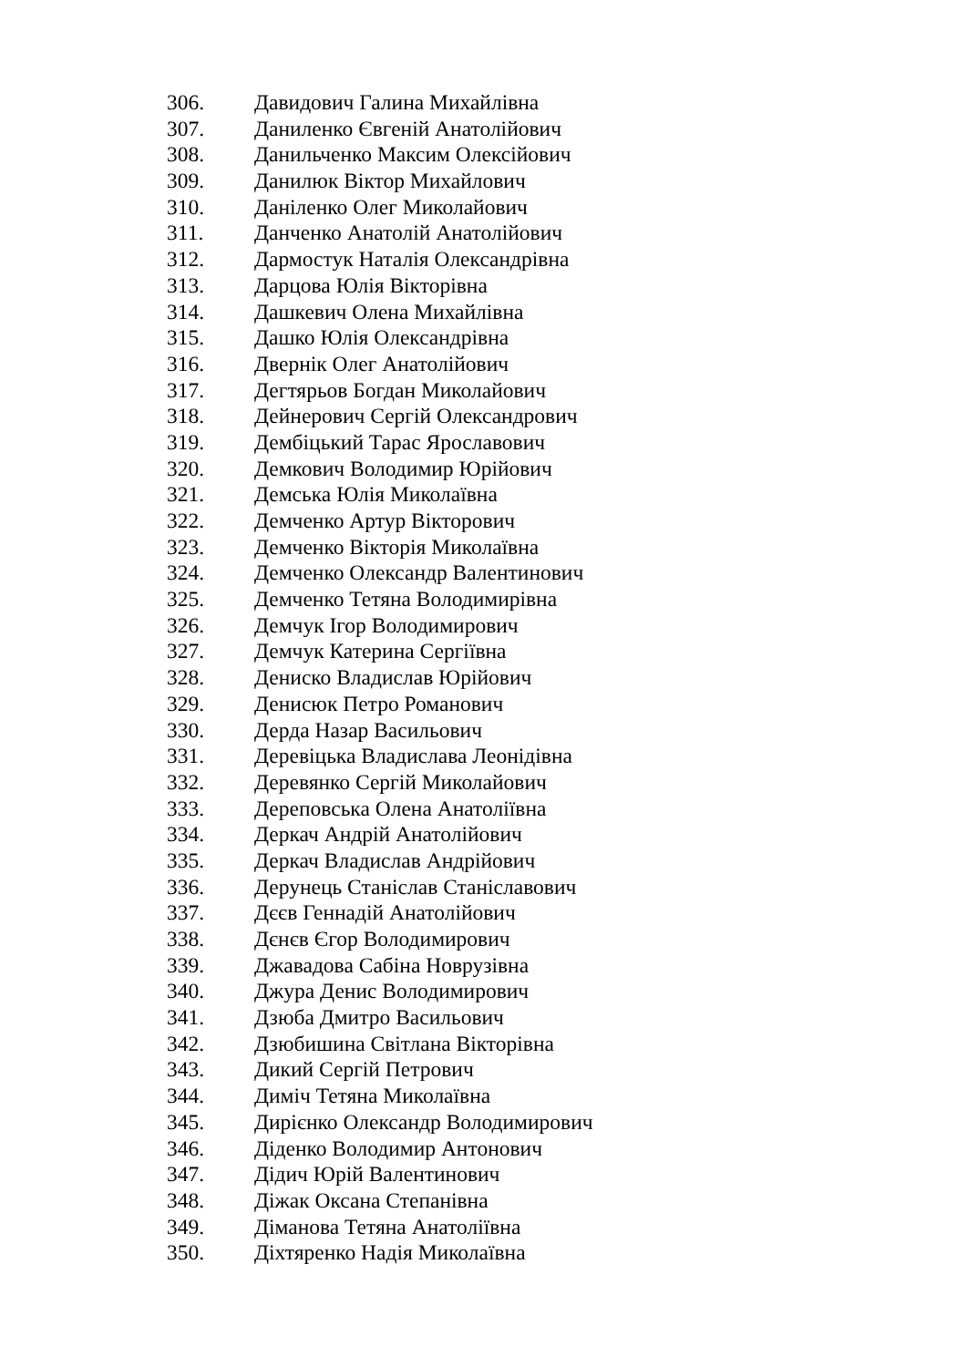306. Давидович Галина Михайлівна
307. Даниленко Євгеній Анатолійович
308. Данильченко Максим Олексійович
309. Данилюк Віктор Михайлович
310. Даніленко Олег Миколайович
311. Данченко Анатолій Анатолійович
312. Дармостук Наталія Олександрівна
313. Дарцова Юлія Вікторівна
314. Дашкевич Олена Михайлівна
315. Дашко Юлія Олександрівна
316. Двернік Олег Анатолійович
317. Дегтярьов Богдан Миколайович
318. Дейнерович Сергій Олександрович
319. Дембіцький Тарас Ярославович
320. Демкович Володимир Юрійович
321. Демська Юлія Миколаївна
322. Демченко Артур Вікторович
323. Демченко Вікторія Миколаївна
324. Демченко Олександр Валентинович
325. Демченко Тетяна Володимирівна
326. Демчук Ігор Володимирович
327. Демчук Катерина Сергіївна
328. Дениско Владислав Юрійович
329. Денисюк Петро Романович
330. Дерда Назар Васильович
331. Деревіцька Владислава Леонідівна
332. Деревянко Сергій Миколайович
333. Дереповська Олена Анатоліївна
334. Деркач Андрій Анатолійович
335. Деркач Владислав Андрійович
336. Дерунець Станіслав Станіславович
337. Дєєв Геннадій Анатолійович
338. Дєнєв Єгор Володимирович
339. Джавадова Сабіна Новрузівна
340. Джура Денис Володимирович
341. Дзюба Дмитро Васильович
342. Дзюбишина Світлана Вікторівна
343. Дикий Сергій Петрович
344. Диміч Тетяна Миколаївна
345. Дирієнко Олександр Володимирович
346. Діденко Володимир Антонович
347. Дідич Юрій Валентинович
348. Діжак Оксана Степанівна
349. Діманова Тетяна Анатоліївна
350. Діхтяренко Надія Миколаївна